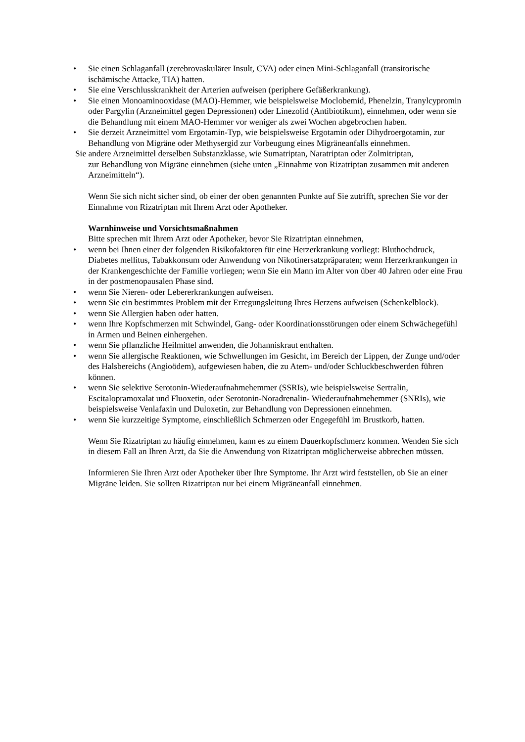• Sie einen Schlaganfall (zerebrovaskulärer Insult, CVA) oder einen Mini-Schlaganfall (transitorische ischämische Attacke, TIA) hatten.
• Sie eine Verschlusskrankheit der Arterien aufweisen (periphere Gefäßerkrankung).
• Sie einen Monoaminooxidase (MAO)-Hemmer, wie beispielsweise Moclobemid, Phenelzin, Tranylcypromin oder Pargylin (Arzneimittel gegen Depressionen) oder Linezolid (Antibiotikum), einnehmen, oder wenn sie die Behandlung mit einem MAO-Hemmer vor weniger als zwei Wochen abgebrochen haben.
• Sie derzeit Arzneimittel vom Ergotamin-Typ, wie beispielsweise Ergotamin oder Dihydroergotamin, zur Behandlung von Migräne oder Methysergid zur Vorbeugung eines Migräneanfalls einnehmen.
Sie andere Arzneimittel derselben Substanzklasse, wie Sumatriptan, Naratriptan oder Zolmitriptan,
zur Behandlung von Migräne einnehmen (siehe unten „Einnahme von Rizatriptan zusammen mit anderen Arzneimitteln“).
Wenn Sie sich nicht sicher sind, ob einer der oben genannten Punkte auf Sie zutrifft, sprechen Sie vor der Einnahme von Rizatriptan mit Ihrem Arzt oder Apotheker.
Warnhinweise und Vorsichtsmaßnahmen
Bitte sprechen mit Ihrem Arzt oder Apotheker, bevor Sie Rizatriptan einnehmen,
• wenn bei Ihnen einer der folgenden Risikofaktoren für eine Herzerkrankung vorliegt: Bluthochdruck, Diabetes mellitus, Tabakkonsum oder Anwendung von Nikotinersatzpräparaten; wenn Herzerkrankungen in der Krankengeschichte der Familie vorliegen; wenn Sie ein Mann im Alter von über 40 Jahren oder eine Frau in der postmenopausalen Phase sind.
• wenn Sie Nieren- oder Lebererkrankungen aufweisen.
• wenn Sie ein bestimmtes Problem mit der Erregungsleitung Ihres Herzens aufweisen (Schenkelblock).
• wenn Sie Allergien haben oder hatten.
• wenn Ihre Kopfschmerzen mit Schwindel, Gang- oder Koordinationsstörungen oder einem Schwächegefühl in Armen und Beinen einhergehen.
• wenn Sie pflanzliche Heilmittel anwenden, die Johanniskraut enthalten.
• wenn Sie allergische Reaktionen, wie Schwellungen im Gesicht, im Bereich der Lippen, der Zunge und/oder des Halsbereichs (Angioödem), aufgewiesen haben, die zu Atem- und/oder Schluckbeschwerden führen können.
• wenn Sie selektive Serotonin-Wiederaufnahmehemmer (SSRIs), wie beispielsweise Sertralin, Escitalopramoxalat und Fluoxetin, oder Serotonin-Noradrenalin- Wiederaufnahmehemmer (SNRIs), wie beispielsweise Venlafaxin und Duloxetin, zur Behandlung von Depressionen einnehmen.
• wenn Sie kurzzeitige Symptome, einschließlich Schmerzen oder Engegefühl im Brustkorb, hatten.
Wenn Sie Rizatriptan zu häufig einnehmen, kann es zu einem Dauerkopfschmerz kommen. Wenden Sie sich in diesem Fall an Ihren Arzt, da Sie die Anwendung von Rizatriptan möglicherweise abbrechen müssen.
Informieren Sie Ihren Arzt oder Apotheker über Ihre Symptome. Ihr Arzt wird feststellen, ob Sie an einer Migräne leiden. Sie sollten Rizatriptan nur bei einem Migräneanfall einnehmen.